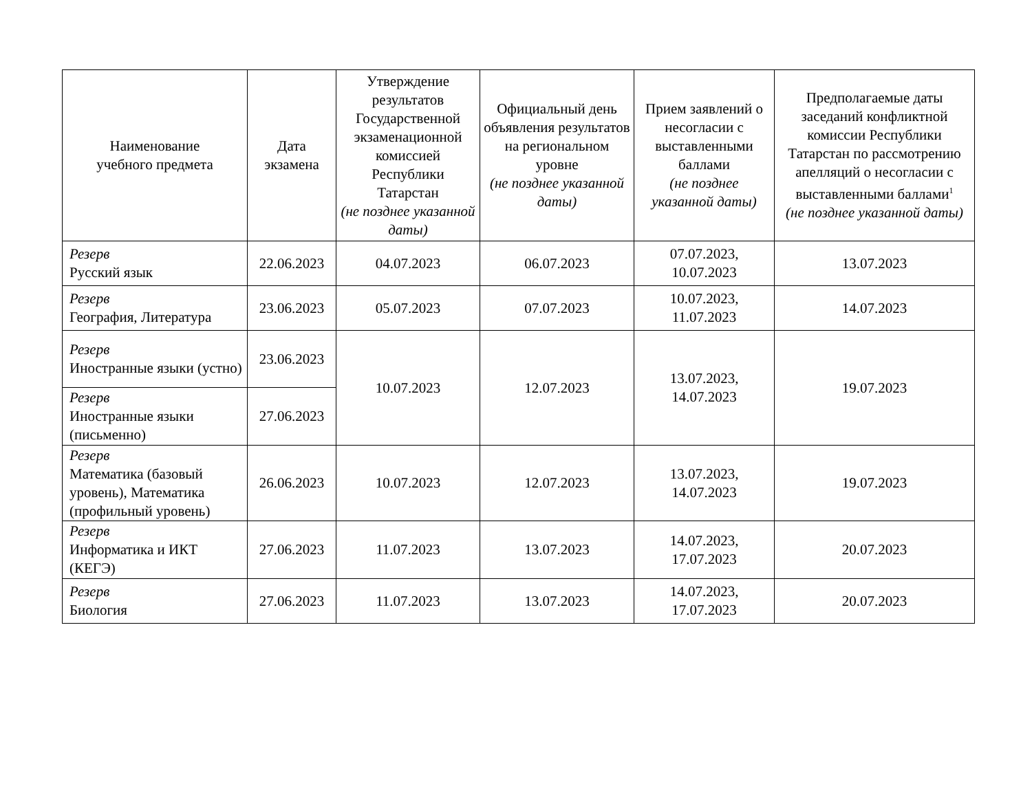| Наименование учебного предмета | Дата экзамена | Утверждение результатов Государственной экзаменационной комиссией Республики Татарстан (не позднее указанной даты) | Официальный день объявления результатов на региональном уровне (не позднее указанной даты) | Прием заявлений о несогласии с выставленными баллами (не позднее указанной даты) | Предполагаемые даты заседаний конфликтной комиссии Республики Татарстан по рассмотрению апелляций о несогласии с выставленными баллами<sup>1</sup> (не позднее указанной даты) |
| --- | --- | --- | --- | --- | --- |
| Резерв Русский язык | 22.06.2023 | 04.07.2023 | 06.07.2023 | 07.07.2023, 10.07.2023 | 13.07.2023 |
| Резерв География, Литература | 23.06.2023 | 05.07.2023 | 07.07.2023 | 10.07.2023, 11.07.2023 | 14.07.2023 |
| Резерв Иностранные языки (устно) | 23.06.2023 | 10.07.2023 | 12.07.2023 | 13.07.2023, 14.07.2023 | 19.07.2023 |
| Резерв Иностранные языки (письменно) | 27.06.2023 | | | | |
| Резерв Математика (базовый уровень), Математика (профильный уровень) | 26.06.2023 | 10.07.2023 | 12.07.2023 | 13.07.2023, 14.07.2023 | 19.07.2023 |
| Резерв Информатика и ИКТ (КЕГЭ) | 27.06.2023 | 11.07.2023 | 13.07.2023 | 14.07.2023, 17.07.2023 | 20.07.2023 |
| Резерв Биология | 27.06.2023 | 11.07.2023 | 13.07.2023 | 14.07.2023, 17.07.2023 | 20.07.2023 |